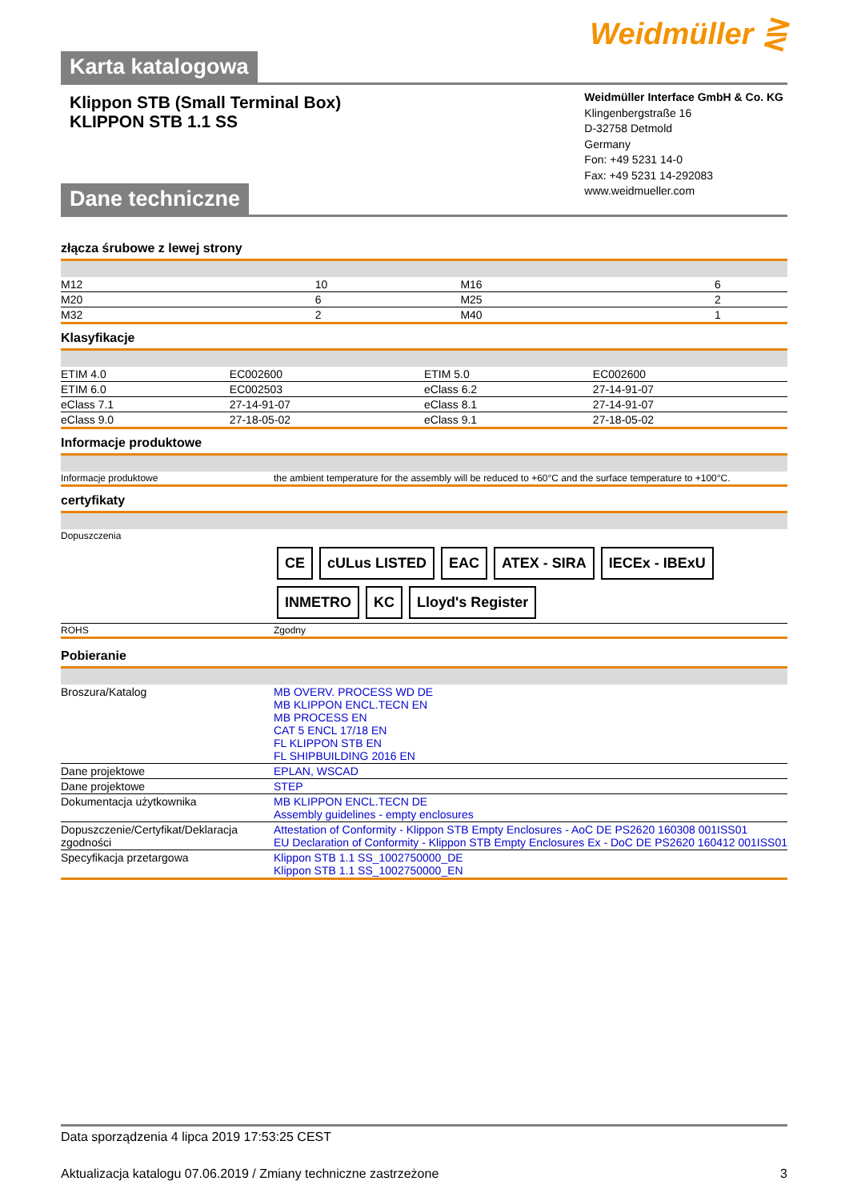Weidmüller ⋛
Karta katalogowa
Klippon STB (Small Terminal Box)
KLIPPON STB 1.1 SS
Dane techniczne
Weidmüller Interface GmbH & Co. KG
Klingenbergstraße 16
D-32758 Detmold
Germany
Fon: +49 5231 14-0
Fax: +49 5231 14-292083
www.weidmueller.com
złącza śrubowe z lewej strony
| M12 | 10 | M16 | 6 |
| M20 | 6 | M25 | 2 |
| M32 | 2 | M40 | 1 |
Klasyfikacje
| ETIM 4.0 | EC002600 | ETIM 5.0 | EC002600 |
| ETIM 6.0 | EC002503 | eClass 6.2 | 27-14-91-07 |
| eClass 7.1 | 27-14-91-07 | eClass 8.1 | 27-14-91-07 |
| eClass 9.0 | 27-18-05-02 | eClass 9.1 | 27-18-05-02 |
Informacje produktowe
| Informacje produktowe | the ambient temperature for the assembly will be reduced to +60°C and the surface temperature to +100°C. |
certyfikaty
| Dopuszczenia | CE cULus LISTED EAC ATEX - SIRA IECEx - IBExU INMETRO KC Lloyd's Register |
| ROHS | Zgodny |
Pobieranie
| Broszura/Katalog | MB OVERV. PROCESS WD DE MB KLIPPON ENCL.TECN EN MB PROCESS EN CAT 5 ENCL 17/18 EN FL KLIPPON STB EN FL SHIPBUILDING 2016 EN |
| Dane projektowe | EPLAN, WSCAD |
| Dane projektowe | STEP |
| Dokumentacja użytkownika | MB KLIPPON ENCL.TECN DE Assembly guidelines - empty enclosures |
| Dopuszczenie/Certyfikat/Deklaracja zgodności | Attestation of Conformity - Klippon STB Empty Enclosures - AoC DE PS2620 160308 001ISS01 EU Declaration of Conformity - Klippon STB Empty Enclosures Ex - DoC DE PS2620 160412 001ISS01 |
| Specyfikacja przetargowa | Klippon STB 1.1 SS_1002750000_DE Klippon STB 1.1 SS_1002750000_EN |
Data sporządzenia 4 lipca 2019 17:53:25 CEST
Aktualizacja katalogu 07.06.2019 / Zmiany techniczne zastrzeżone 3